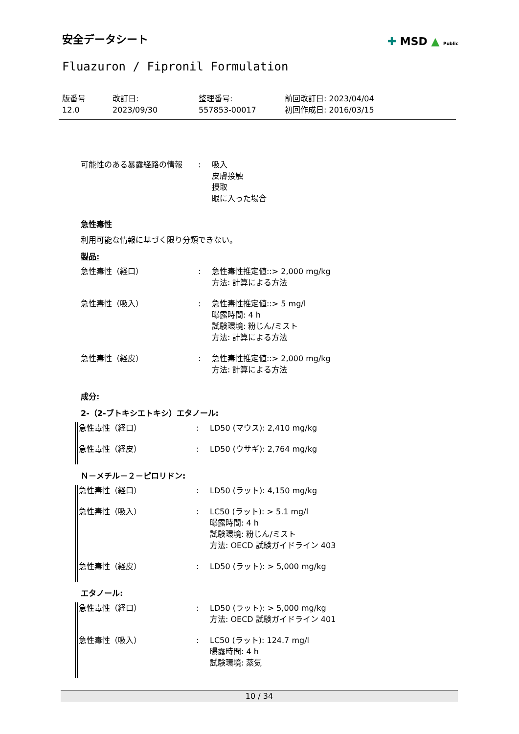安全データシート
Fluazuron / Fipronil Formulation
✚ MSD ▲ Public
| 版番号 12.0 | 改訂日: 2023/09/30 | 整理番号: 557853-00017 | 前回改訂日: 2023/04/04 初回作成日: 2016/03/15 |
| 可能性のある暴露経路の情報 | : | 吸入 皮膚接触 摂取 眼に入った場合 |
急性毒性
利用可能な情報に基づく限り分類できない。
製品:
| 急性毒性（経口） | : | 急性毒性推定値::> 2,000 mg/kg 方法: 計算による方法 |
| 急性毒性（吸入） | : | 急性毒性推定値::> 5 mg/l 曝露時間: 4 h 試験環境: 粉じん/ミスト 方法: 計算による方法 |
| 急性毒性（経皮） | : | 急性毒性推定値::> 2,000 mg/kg 方法: 計算による方法 |
成分:
2-（2-ブトキシエトキシ）エタノール:
| 急性毒性（経口） | : | LD50 (マウス): 2,410 mg/kg |
| 急性毒性（経皮） | : | LD50 (ウサギ): 2,764 mg/kg |
Ｎ－メチル－２－ピロリドン:
| 急性毒性（経口） | : | LD50 (ラット): 4,150 mg/kg |
| 急性毒性（吸入） | : | LC50 (ラット): > 5.1 mg/l 曝露時間: 4 h 試験環境: 粉じん/ミスト 方法: OECD 試験ガイドライン 403 |
| 急性毒性（経皮） | : | LD50 (ラット): > 5,000 mg/kg |
エタノール:
| 急性毒性（経口） | : | LD50 (ラット): > 5,000 mg/kg 方法: OECD 試験ガイドライン 401 |
| 急性毒性（吸入） | : | LC50 (ラット): 124.7 mg/l 曝露時間: 4 h 試験環境: 蒸気 |
10 / 34